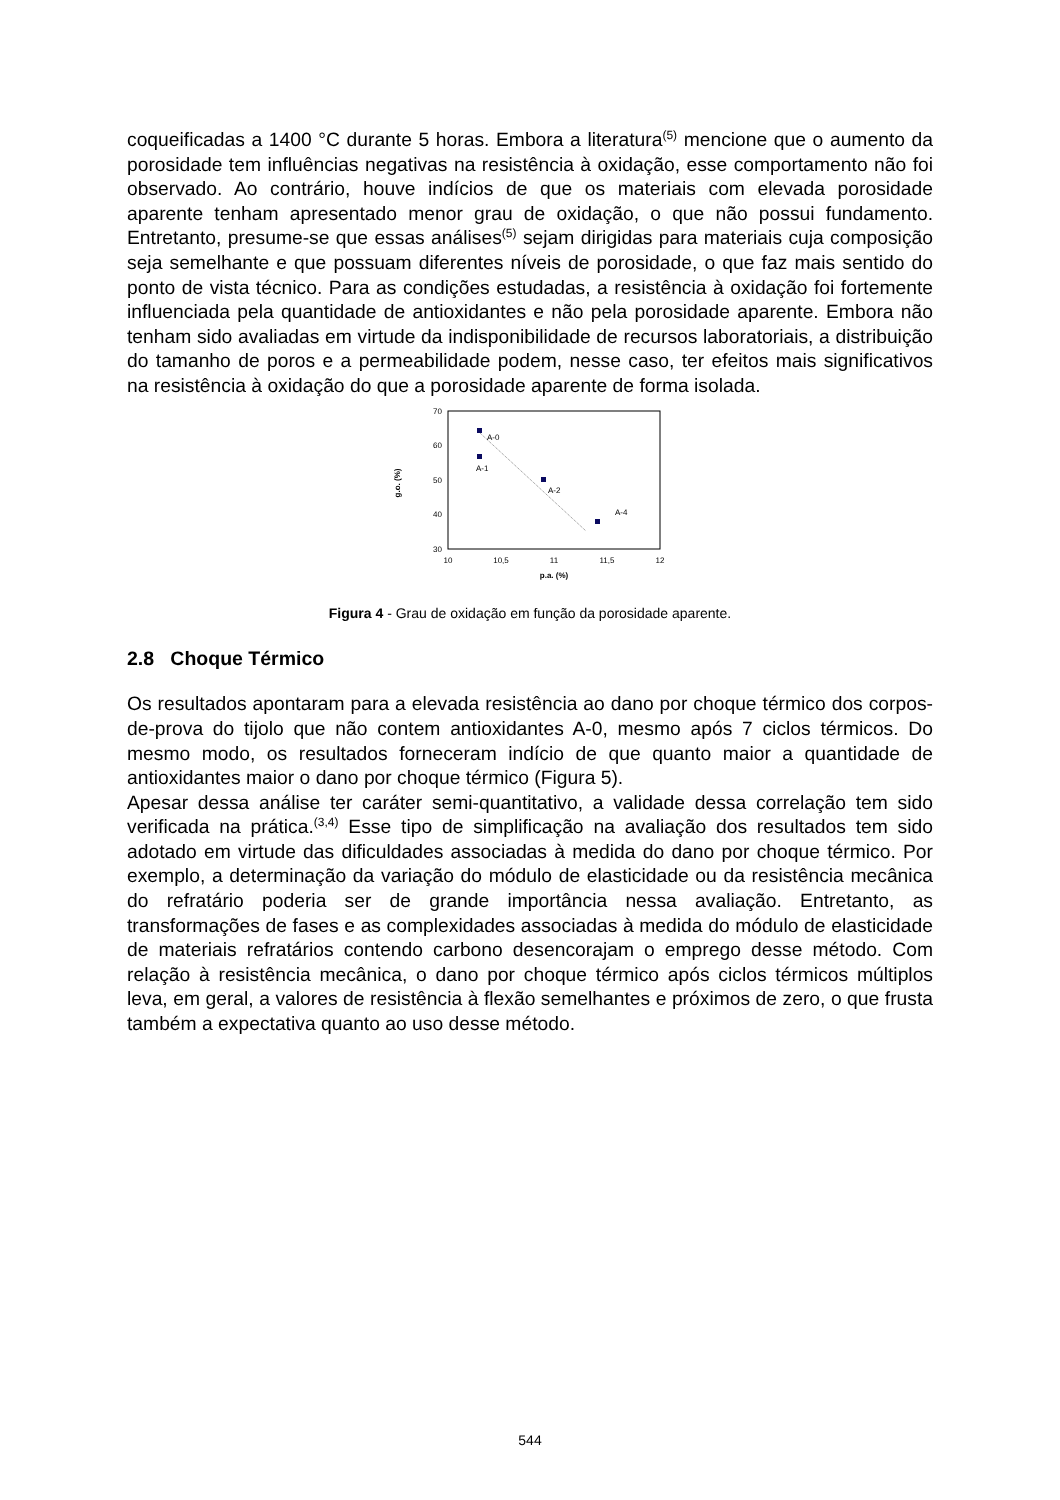coqueificadas a 1400 °C durante 5 horas. Embora a literatura<sup>(5)</sup> mencione que o aumento da porosidade tem influências negativas na resistência à oxidação, esse comportamento não foi observado. Ao contrário, houve indícios de que os materiais com elevada porosidade aparente tenham apresentado menor grau de oxidação, o que não possui fundamento. Entretanto, presume-se que essas análises<sup>(5)</sup> sejam dirigidas para materiais cuja composição seja semelhante e que possuam diferentes níveis de porosidade, o que faz mais sentido do ponto de vista técnico. Para as condições estudadas, a resistência à oxidação foi fortemente influenciada pela quantidade de antioxidantes e não pela porosidade aparente. Embora não tenham sido avaliadas em virtude da indisponibilidade de recursos laboratoriais, a distribuição do tamanho de poros e a permeabilidade podem, nesse caso, ter efeitos mais significativos na resistência à oxidação do que a porosidade aparente de forma isolada.
70
60
50
40
30
10
10,5
11
11,5
12
p.a. (%)
g.o. (%)
A-0
A-1
A-2
A-4
Figura 4 - Grau de oxidação em função da porosidade aparente.
2.8 Choque Térmico
Os resultados apontaram para a elevada resistência ao dano por choque térmico dos corpos-de-prova do tijolo que não contem antioxidantes A-0, mesmo após 7 ciclos térmicos. Do mesmo modo, os resultados forneceram indício de que quanto maior a quantidade de antioxidantes maior o dano por choque térmico (Figura 5).
Apesar dessa análise ter caráter semi-quantitativo, a validade dessa correlação tem sido verificada na prática.<sup>(3,4)</sup> Esse tipo de simplificação na avaliação dos resultados tem sido adotado em virtude das dificuldades associadas à medida do dano por choque térmico. Por exemplo, a determinação da variação do módulo de elasticidade ou da resistência mecânica do refratário poderia ser de grande importância nessa avaliação. Entretanto, as transformações de fases e as complexidades associadas à medida do módulo de elasticidade de materiais refratários contendo carbono desencorajam o emprego desse método. Com relação à resistência mecânica, o dano por choque térmico após ciclos térmicos múltiplos leva, em geral, a valores de resistência à flexão semelhantes e próximos de zero, o que frusta também a expectativa quanto ao uso desse método.
544